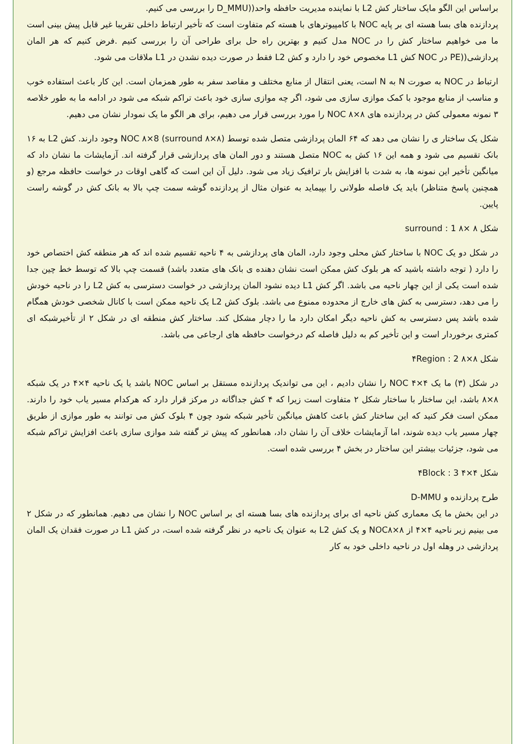براساس این الگو مایک ساختار کش L2 با نماینده مدیریت حافظه واحد((D_MMU را بررسی می کنیم.
پردازنده های بسا هسته ای بر پایه NOC با کامپیوترهای با هسته کم متفاوت است که تأخیر ارتباط داخلی تقریبا غیر قابل پیش بینی است ما می خواهیم ساختار کش را در NOC مدل کنیم و بهترین راه حل برای طراحی آن را بررسی کنیم .فرض کنیم که هر المان پردازشی((PE در NOC کش L1 مخصوص خود را دارد و کش L2 فقط در صورت دیده نشدن در L1 ملاقات می شود.
ارتباط در NOC به صورت N به N است، یعنی انتقال از منابع مختلف و مقاصد سفر به طور همزمان است. این کار باعث استفاده خوب و مناسب از منابع موجود با کمک موازی سازی می شود، اگر چه موازی سازی خود باعث تراکم شبکه می شود در ادامه ما به طور خلاصه ۳ نمونه معمولی کش در پردازنده های ۸×۸ NOC را مورد بررسی قرار می دهیم، برای هر الگو ما یک نمودار نشان می دهیم.
شکل یک ساختار ی را نشان می دهد که ۶۴ المان پردازشی متصل شده توسط (۸×۸ NOC ۸×8 (surround وجود دارند. کش L2 به ۱۶ بانک تقسیم می شود و همه این ۱۶ کش به NOC متصل هستند و دور المان های پردازشی قرار گرفته اند. آزمایشات ما نشان داد که میانگین تأخیر این نمونه ها، به شدت با افزایش بار ترافیک زیاد می شود. دلیل آن این است که گاهی اوقات در خواست حافظه مرجع (و همچنین پاسخ متناظر) باید یک فاصله طولانی را بپیماید به عنوان مثال از پردازنده گوشه سمت چپ بالا به بانک کش در گوشه راست پایین.
شکل ۸ ×۸ surround : 1
در شکل دو یک NOC با ساختار کش محلی وجود دارد، المان های پردازشی به ۴ ناحیه تقسیم شده اند که هر منطقه کش اختصاص خود را دارد ( توجه داشته باشید که هر بلوک کش ممکن است نشان دهنده ی بانک های متعدد باشد) قسمت چپ بالا که توسط خط چین جدا شده است یکی از این چهار ناحیه می باشد. اگر کش L1 دیده نشود المان پردازشی در خواست دسترسی به کش L2 را در ناحیه خودش را می دهد، دسترسی به کش های خارج از محدوده ممنوع می باشد. بلوک کش L2 یک ناحیه ممکن است با کانال شخصی خودش همگام شده باشد پس دسترسی به کش ناحیه دیگر امکان دارد ما را دچار مشکل کند. ساختار کش منطقه ای در شکل ۲ از تأخیرشبکه ای کمتری برخوردار است و این تأخیر کم به دلیل فاصله کم درخواست حافظه های ارجاعی می باشد.
شکل ۸×۸ ۴Region : 2
در شکل (۳) ما یک ۴×۴ NOC را نشان دادیم ، این می تواندیک پردازنده مستقل بر اساس NOC باشد یا یک ناحیه ۴×۴ در یک شبکه ۸×۸ باشد، این ساختار با ساختار شکل ۲ متفاوت است زیرا که ۴ کش جداگانه در مرکز قرار دارد که هرکدام مسیر یاب خود را دارند. ممکن است فکر کنید که این ساختار کش باعث کاهش میانگین تأخیر شبکه شود چون ۴ بلوک کش می توانند به طور موازی از طریق چهار مسیر یاب دیده شوند، اما آزمایشات خلاف آن را نشان داد، همانطور که پیش تر گفته شد موازی سازی باعث افزایش تراکم شبکه می شود، جزئیات بیشتر این ساختار در بخش ۴ بررسی شده است.
شکل ۴×۴ ۴Block : 3
طرح پردازنده و D-MMU
در این بخش ما یک معماری کش ناحیه ای برای پردازنده های بسا هسته ای بر اساس NOC را نشان می دهیم. همانطور که در شکل ۲ می بینیم زیر ناحیه ۴×۴ از ۸×NOC۸ و یک کش L2 به عنوان یک ناحیه در نظر گرفته شده است، در کش L1 در صورت فقدان یک المان پردازشی در وهله اول در ناحیه داخلی خود به کار